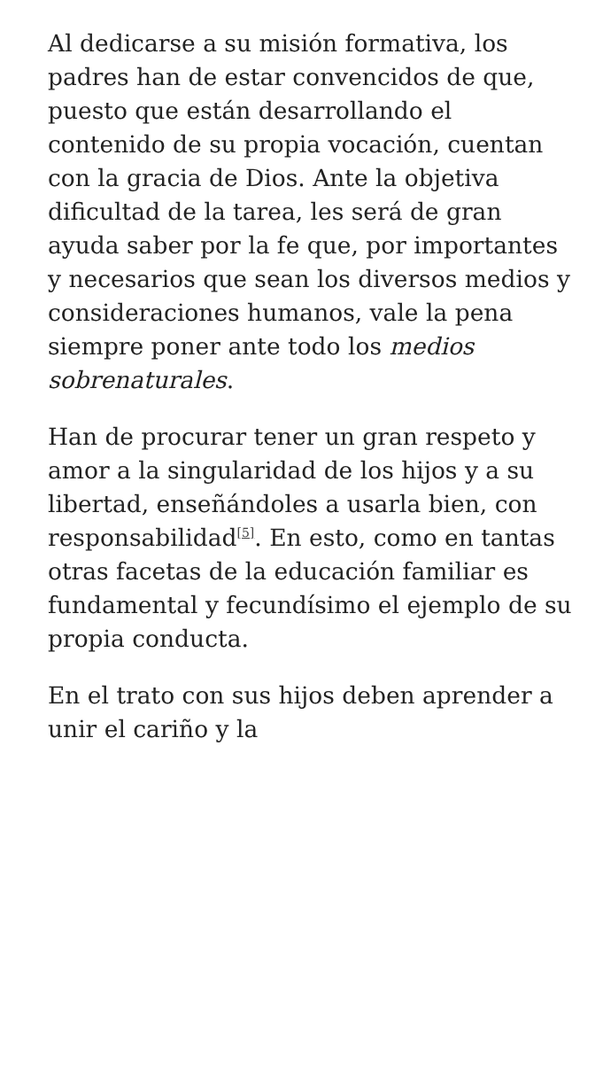Al dedicarse a su misión formativa, los padres han de estar convencidos de que, puesto que están desarrollando el contenido de su propia vocación, cuentan con la gracia de Dios. Ante la objetiva dificultad de la tarea, les será de gran ayuda saber por la fe que, por importantes y necesarios que sean los diversos medios y consideraciones humanos, vale la pena siempre poner ante todo los medios sobrenaturales.
Han de procurar tener un gran respeto y amor a la singularidad de los hijos y a su libertad, enseñándoles a usarla bien, con responsabilidad<sup>[5]</sup>. En esto, como en tantas otras facetas de la educación familiar es fundamental y fecundísimo el ejemplo de su propia conducta.
En el trato con sus hijos deben aprender a unir el cariño y la